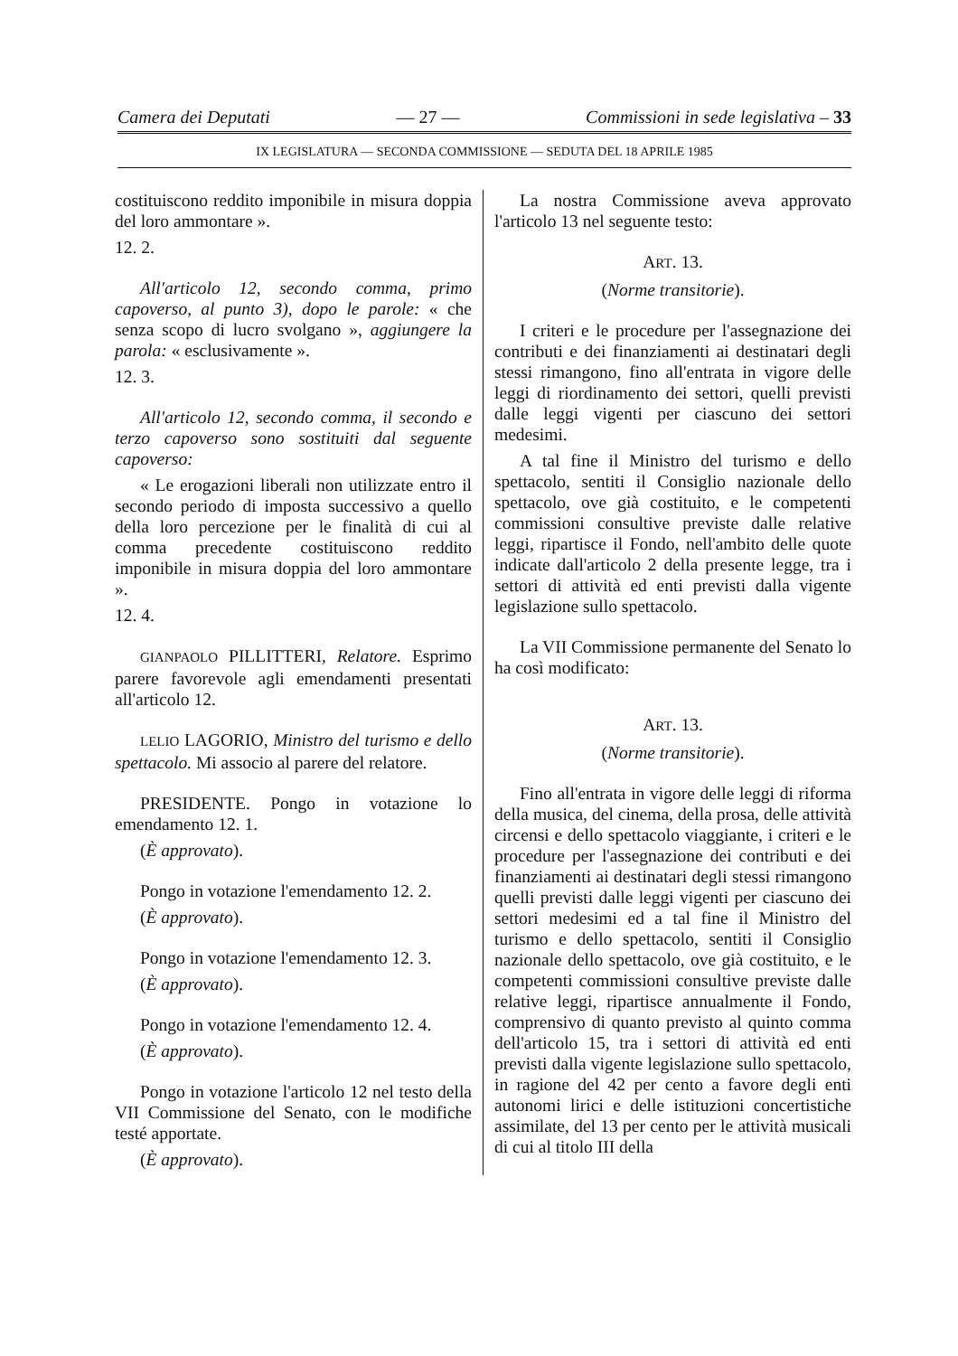Camera dei Deputati — 27 — Commissioni in sede legislativa – 33
IX LEGISLATURA — SECONDA COMMISSIONE — SEDUTA DEL 18 APRILE 1985
costituiscono reddito imponibile in misura doppia del loro ammontare ».
12. 2.
All'articolo 12, secondo comma, primo capoverso, al punto 3), dopo le parole: « che senza scopo di lucro svolgano », aggiungere la parola: « esclusivamente ».
12. 3.
All'articolo 12, secondo comma, il secondo e terzo capoverso sono sostituiti dal seguente capoverso:
« Le erogazioni liberali non utilizzate entro il secondo periodo di imposta successivo a quello della loro percezione per le finalità di cui al comma precedente costituiscono reddito imponibile in misura doppia del loro ammontare ».
12. 4.
GIANPAOLO PILLITTERI, Relatore. Esprimo parere favorevole agli emendamenti presentati all'articolo 12.
LELIO LAGORIO, Ministro del turismo e dello spettacolo. Mi associo al parere del relatore.
PRESIDENTE. Pongo in votazione lo emendamento 12. 1.
(È approvato).
Pongo in votazione l'emendamento 12. 2.
(È approvato).
Pongo in votazione l'emendamento 12. 3.
(È approvato).
Pongo in votazione l'emendamento 12. 4.
(È approvato).
Pongo in votazione l'articolo 12 nel testo della VII Commissione del Senato, con le modifiche testé apportate.
(È approvato).
La nostra Commissione aveva approvato l'articolo 13 nel seguente testo:
ART. 13.
(Norme transitorie).
I criteri e le procedure per l'assegnazione dei contributi e dei finanziamenti ai destinatari degli stessi rimangono, fino all'entrata in vigore delle leggi di riordinamento dei settori, quelli previsti dalle leggi vigenti per ciascuno dei settori medesimi.
A tal fine il Ministro del turismo e dello spettacolo, sentiti il Consiglio nazionale dello spettacolo, ove già costituito, e le competenti commissioni consultive previste dalle relative leggi, ripartisce il Fondo, nell'ambito delle quote indicate dall'articolo 2 della presente legge, tra i settori di attività ed enti previsti dalla vigente legislazione sullo spettacolo.
La VII Commissione permanente del Senato lo ha così modificato:
ART. 13.
(Norme transitorie).
Fino all'entrata in vigore delle leggi di riforma della musica, del cinema, della prosa, delle attività circensi e dello spettacolo viaggiante, i criteri e le procedure per l'assegnazione dei contributi e dei finanziamenti ai destinatari degli stessi rimangono quelli previsti dalle leggi vigenti per ciascuno dei settori medesimi ed a tal fine il Ministro del turismo e dello spettacolo, sentiti il Consiglio nazionale dello spettacolo, ove già costituito, e le competenti commissioni consultive previste dalle relative leggi, ripartisce annualmente il Fondo, comprensivo di quanto previsto al quinto comma dell'articolo 15, tra i settori di attività ed enti previsti dalla vigente legislazione sullo spettacolo, in ragione del 42 per cento a favore degli enti autonomi lirici e delle istituzioni concertistiche assimilate, del 13 per cento per le attività musicali di cui al titolo III della